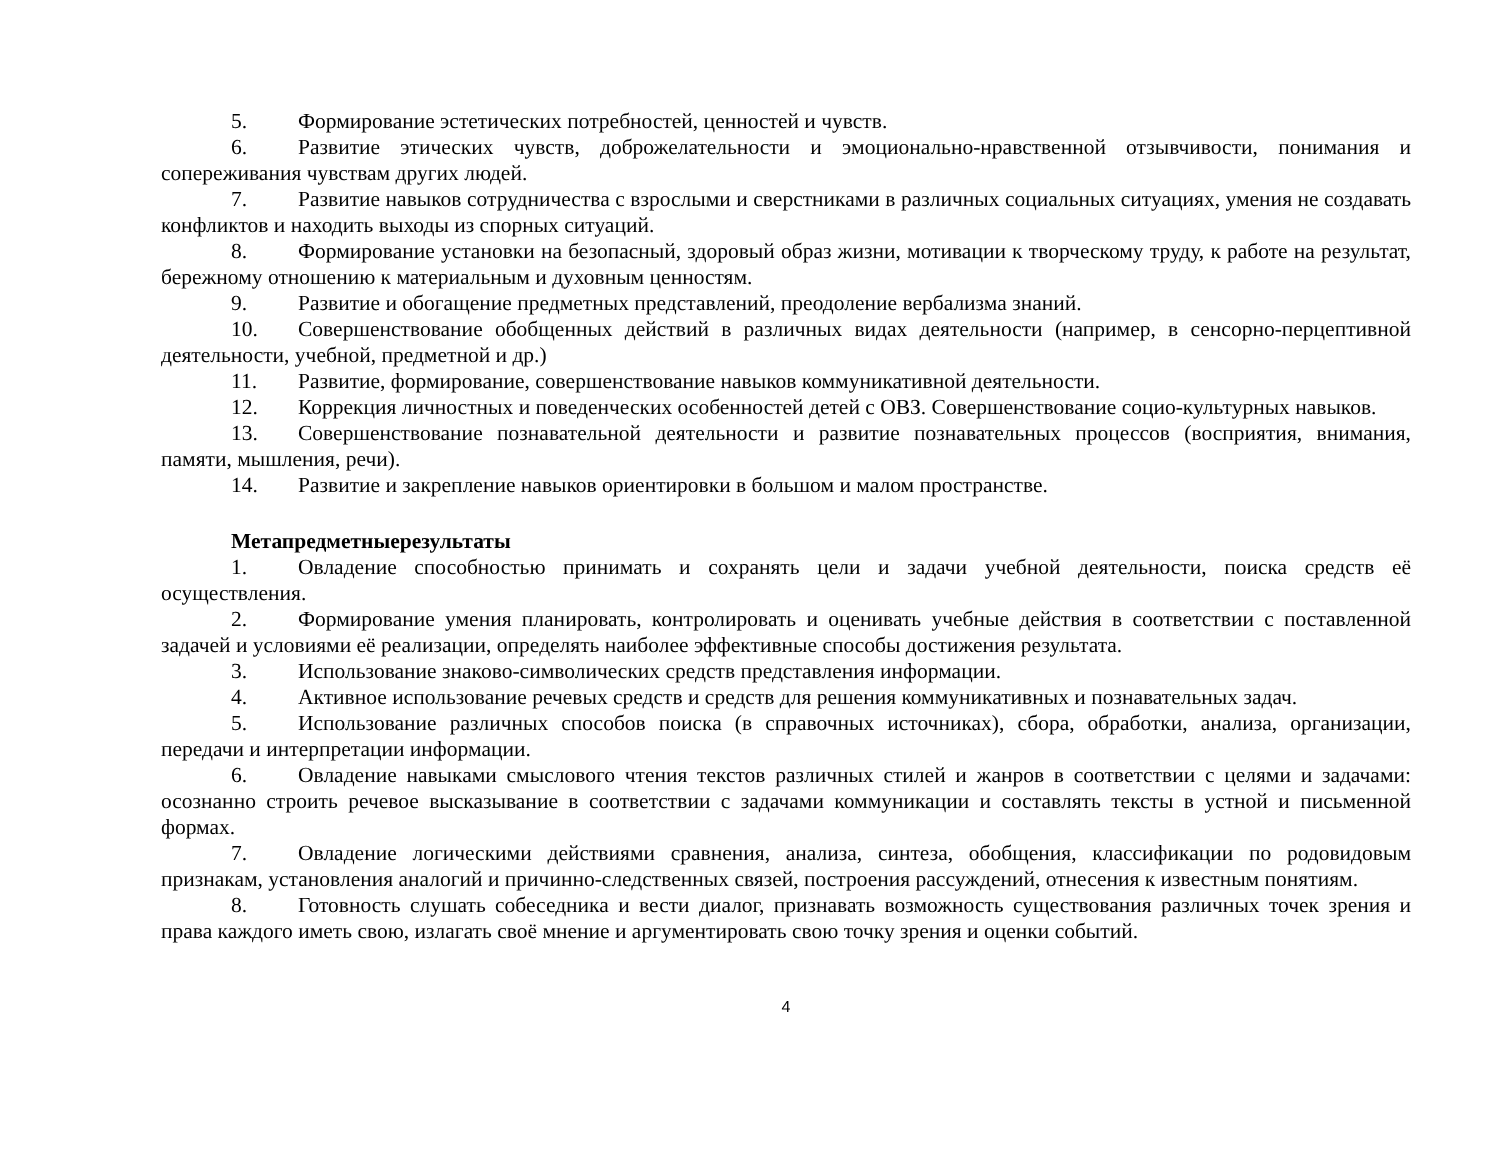5. Формирование эстетических потребностей, ценностей и чувств.
6. Развитие этических чувств, доброжелательности и эмоционально-нравственной отзывчивости, понимания и сопереживания чувствам других людей.
7. Развитие навыков сотрудничества с взрослыми и сверстниками в различных социальных ситуациях, умения не создавать конфликтов и находить выходы из спорных ситуаций.
8. Формирование установки на безопасный, здоровый образ жизни, мотивации к творческому труду, к работе на результат, бережному отношению к материальным и духовным ценностям.
9. Развитие и обогащение предметных представлений, преодоление вербализма знаний.
10. Совершенствование обобщенных действий в различных видах деятельности (например, в сенсорно-перцептивной деятельности, учебной, предметной и др.)
11. Развитие, формирование, совершенствование навыков коммуникативной деятельности.
12. Коррекция личностных и поведенческих особенностей детей с ОВЗ. Совершенствование социо-культурных навыков.
13. Совершенствование познавательной деятельности и развитие познавательных процессов (восприятия, внимания, памяти, мышления, речи).
14. Развитие и закрепление навыков ориентировки в большом и малом пространстве.
Метапредметныерезультаты
1. Овладение способностью принимать и сохранять цели и задачи учебной деятельности, поиска средств её осуществления.
2. Формирование умения планировать, контролировать и оценивать учебные действия в соответствии с поставленной задачей и условиями её реализации, определять наиболее эффективные способы достижения результата.
3. Использование знаково-символических средств представления информации.
4. Активное использование речевых средств и средств для решения коммуникативных и познавательных задач.
5. Использование различных способов поиска (в справочных источниках), сбора, обработки, анализа, организации, передачи и интерпретации информации.
6. Овладение навыками смыслового чтения текстов различных стилей и жанров в соответствии с целями и задачами: осознанно строить речевое высказывание в соответствии с задачами коммуникации и составлять тексты в устной и письменной формах.
7. Овладение логическими действиями сравнения, анализа, синтеза, обобщения, классификации по родовидовым признакам, установления аналогий и причинно-следственных связей, построения рассуждений, отнесения к известным понятиям.
8. Готовность слушать собеседника и вести диалог, признавать возможность существования различных точек зрения и права каждого иметь свою, излагать своё мнение и аргументировать свою точку зрения и оценки событий.
4